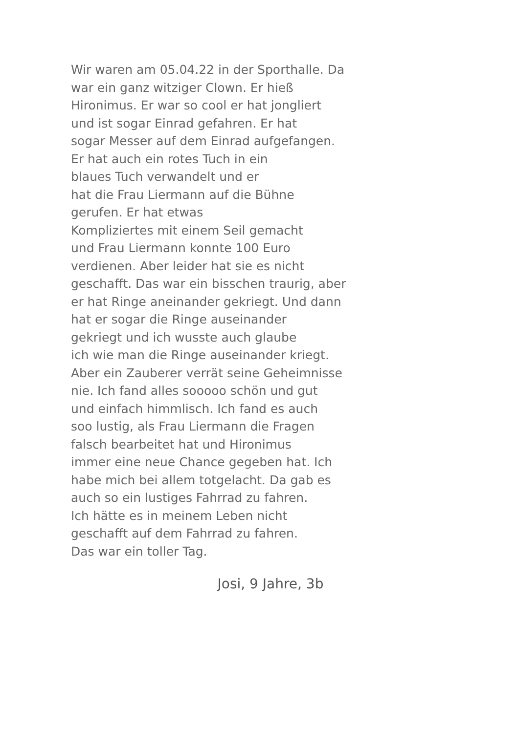Wir waren am 05.04.22 in der Sporthalle. Da
war ein ganz witziger Clown. Er hieß
Hironimus. Er war so cool er hat jongliert
und ist sogar Einrad gefahren. Er hat
sogar Messer auf dem Einrad aufgefangen.
Er hat auch ein rotes Tuch in ein
blaues Tuch verwandelt und er
hat die Frau Liermann auf die Bühne
gerufen. Er hat etwas
Kompliziertes mit einem Seil gemacht
und Frau Liermann konnte 100 Euro
verdienen. Aber leider hat sie es nicht
geschafft. Das war ein bisschen traurig, aber
er hat Ringe aneinander gekriegt. Und dann
hat er sogar die Ringe auseinander
gekriegt und ich wusste auch glaube
ich wie man die Ringe auseinander kriegt.
Aber ein Zauberer verrät seine Geheimnisse
nie. Ich fand alles sooooo schön und gut
und einfach himmlisch. Ich fand es auch
soo lustig, als Frau Liermann die Fragen
falsch bearbeitet hat und Hironimus
immer eine neue Chance gegeben hat. Ich
habe mich bei allem totgelacht. Da gab es
auch so ein lustiges Fahrrad zu fahren.
Ich hätte es in meinem Leben nicht
geschafft auf dem Fahrrad zu fahren.
Das war ein toller Tag.
Josi, 9 Jahre, 3b